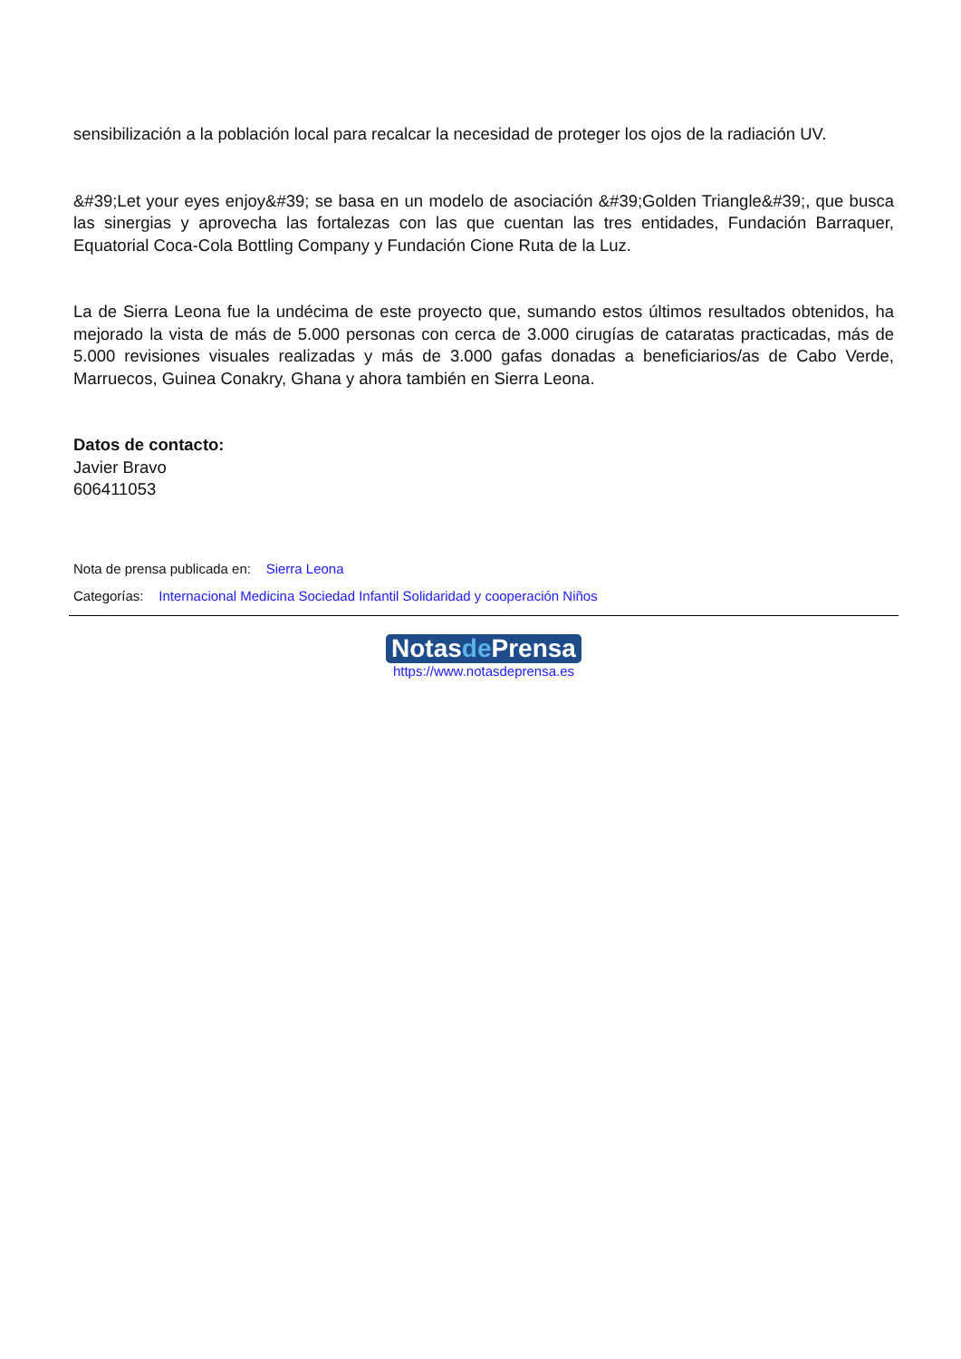sensibilización a la población local para recalcar la necesidad de proteger los ojos de la radiación UV.
&#39;Let your eyes enjoy&#39; se basa en un modelo de asociación &#39;Golden Triangle&#39;, que busca las sinergias y aprovecha las fortalezas con las que cuentan las tres entidades, Fundación Barraquer, Equatorial Coca-Cola Bottling Company y Fundación Cione Ruta de la Luz.
La de Sierra Leona fue la undécima de este proyecto que, sumando estos últimos resultados obtenidos, ha mejorado la vista de más de 5.000 personas con cerca de 3.000 cirugías de cataratas practicadas, más de 5.000 revisiones visuales realizadas y más de 3.000 gafas donadas a beneficiarios/as de Cabo Verde, Marruecos, Guinea Conakry, Ghana y ahora también en Sierra Leona.
Datos de contacto:
Javier Bravo
606411053
Nota de prensa publicada en: Sierra Leona
Categorías: Internacional Medicina Sociedad Infantil Solidaridad y cooperación Niños
Notasde Prensa
https://www.notasdeprensa.es